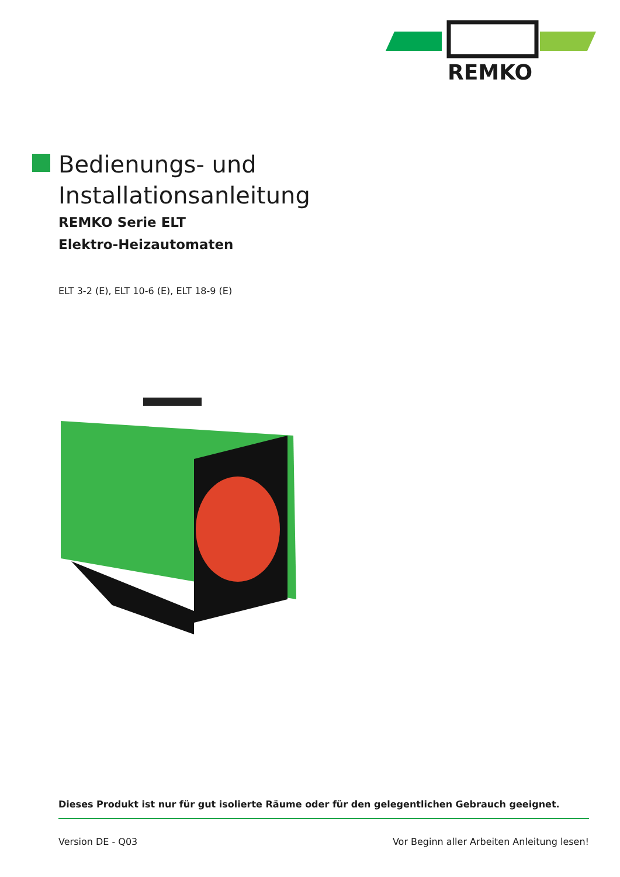REMKO
Bedienungs- und
Installationsanleitung
REMKO Serie ELT
Elektro-Heizautomaten
ELT 3-2 (E), ELT 10-6 (E), ELT 18-9 (E)
Dieses Produkt ist nur für gut isolierte Räume oder für den gelegentlichen Gebrauch geeignet.
Version DE - Q03 Vor Beginn aller Arbeiten Anleitung lesen!